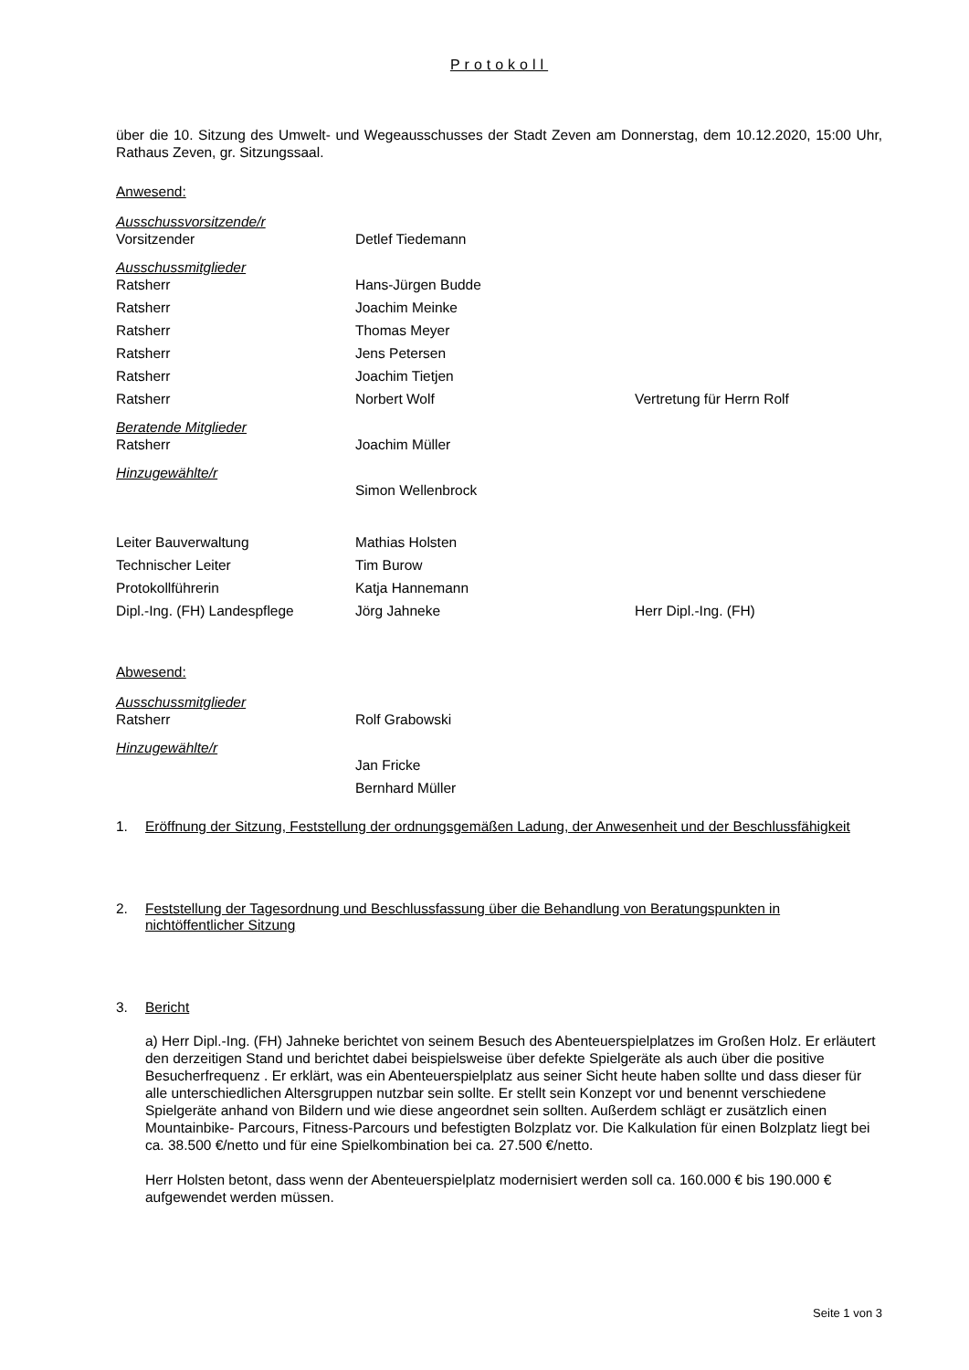Protokoll
über die 10. Sitzung des Umwelt- und Wegeausschusses der Stadt Zeven am Donnerstag, dem 10.12.2020, 15:00 Uhr, Rathaus Zeven, gr. Sitzungssaal.
Anwesend:
| Ausschussvorsitzende/r | | |
| Vorsitzender | Detlef Tiedemann | |
| Ausschussmitglieder | | |
| Ratsherr | Hans-Jürgen Budde | |
| Ratsherr | Joachim Meinke | |
| Ratsherr | Thomas Meyer | |
| Ratsherr | Jens Petersen | |
| Ratsherr | Joachim Tietjen | |
| Ratsherr | Norbert Wolf | Vertretung für Herrn Rolf |
| Beratende Mitglieder | | |
| Ratsherr | Joachim Müller | |
| Hinzugewählte/r | | |
| | Simon Wellenbrock | |
| Leiter Bauverwaltung | Mathias Holsten | |
| Technischer Leiter | Tim Burow | |
| Protokollführerin | Katja Hannemann | |
| Dipl.-Ing. (FH) Landespflege | Jörg Jahneke | Herr Dipl.-Ing. (FH) |
Abwesend:
| Ausschussmitglieder | | |
| Ratsherr | Rolf Grabowski | |
| Hinzugewählte/r | | |
| | Jan Fricke | |
| | Bernhard Müller | |
1. Eröffnung der Sitzung, Feststellung der ordnungsgemäßen Ladung, der Anwesenheit und der Beschlussfähigkeit
2. Feststellung der Tagesordnung und Beschlussfassung über die Behandlung von Beratungspunkten in nichtöffentlicher Sitzung
3. Bericht
a) Herr Dipl.-Ing. (FH) Jahneke berichtet von seinem Besuch des Abenteuerspielplatzes im Großen Holz. Er erläutert den derzeitigen Stand und berichtet dabei beispielsweise über defekte Spielgeräte als auch über die positive Besucherfrequenz . Er erklärt, was ein Abenteuerspielplatz aus seiner Sicht heute haben sollte und dass dieser für alle unterschiedlichen Altersgruppen nutzbar sein sollte. Er stellt sein Konzept vor und benennt verschiedene Spielgeräte anhand von Bildern und wie diese angeordnet sein sollten. Außerdem schlägt er zusätzlich einen Mountainbike- Parcours, Fitness-Parcours und befestigten Bolzplatz vor. Die Kalkulation für einen Bolzplatz liegt bei ca. 38.500 €/netto und für eine Spielkombination bei ca. 27.500 €/netto.
Herr Holsten betont, dass wenn der Abenteuerspielplatz modernisiert werden soll ca. 160.000 € bis 190.000 € aufgewendet werden müssen.
Seite 1 von 3